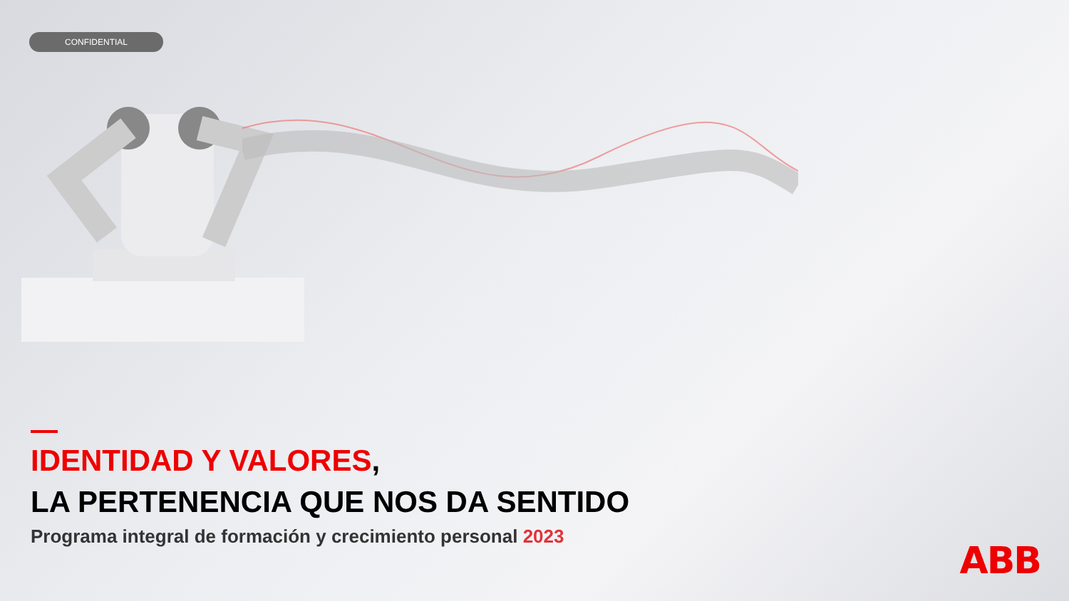CONFIDENTIAL
IDENTIDAD Y VALORES,
LA PERTENENCIA QUE NOS DA SENTIDO
Programa integral de formación y crecimiento personal 2023
ABB